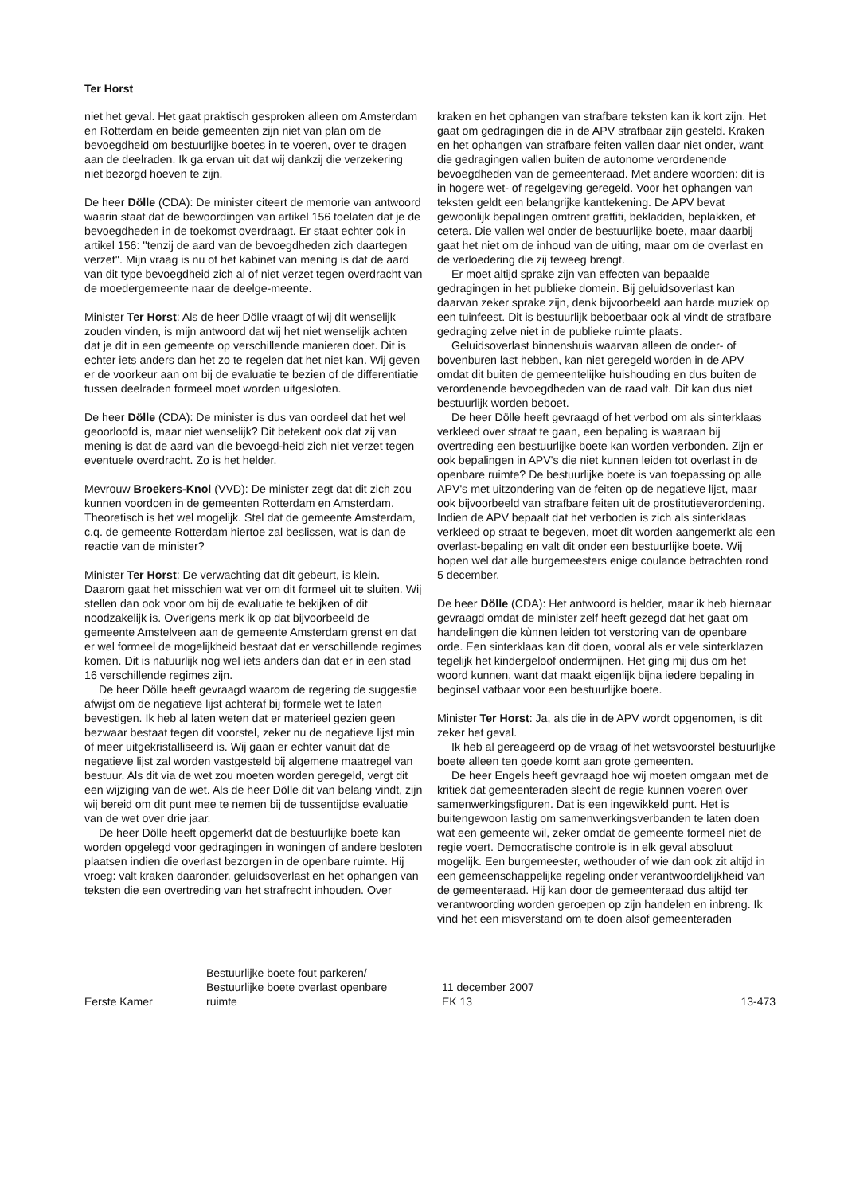Ter Horst
niet het geval. Het gaat praktisch gesproken alleen om Amsterdam en Rotterdam en beide gemeenten zijn niet van plan om de bevoegdheid om bestuurlijke boetes in te voeren, over te dragen aan de deelraden. Ik ga ervan uit dat wij dankzij die verzekering niet bezorgd hoeven te zijn.
De heer Dölle (CDA): De minister citeert de memorie van antwoord waarin staat dat de bewoordingen van artikel 156 toelaten dat je de bevoegdheden in de toekomst overdraagt. Er staat echter ook in artikel 156: ''tenzij de aard van de bevoegdheden zich daartegen verzet''. Mijn vraag is nu of het kabinet van mening is dat de aard van dit type bevoegdheid zich al of niet verzet tegen overdracht van de moedergemeente naar de deelge-meente.
Minister Ter Horst: Als de heer Dölle vraagt of wij dit wenselijk zouden vinden, is mijn antwoord dat wij het niet wenselijk achten dat je dit in een gemeente op verschillende manieren doet. Dit is echter iets anders dan het zo te regelen dat het niet kan. Wij geven er de voorkeur aan om bij de evaluatie te bezien of de differentiatie tussen deelraden formeel moet worden uitgesloten.
De heer Dölle (CDA): De minister is dus van oordeel dat het wel geoorloofd is, maar niet wenselijk? Dit betekent ook dat zij van mening is dat de aard van die bevoegd-heid zich niet verzet tegen eventuele overdracht. Zo is het helder.
Mevrouw Broekers-Knol (VVD): De minister zegt dat dit zich zou kunnen voordoen in de gemeenten Rotterdam en Amsterdam. Theoretisch is het wel mogelijk. Stel dat de gemeente Amsterdam, c.q. de gemeente Rotterdam hiertoe zal beslissen, wat is dan de reactie van de minister?
Minister Ter Horst: De verwachting dat dit gebeurt, is klein. Daarom gaat het misschien wat ver om dit formeel uit te sluiten. Wij stellen dan ook voor om bij de evaluatie te bekijken of dit noodzakelijk is. Overigens merk ik op dat bijvoorbeeld de gemeente Amstelveen aan de gemeente Amsterdam grenst en dat er wel formeel de mogelijkheid bestaat dat er verschillende regimes komen. Dit is natuurlijk nog wel iets anders dan dat er in een stad 16 verschillende regimes zijn.
De heer Dölle heeft gevraagd waarom de regering de suggestie afwijst om de negatieve lijst achteraf bij formele wet te laten bevestigen. Ik heb al laten weten dat er materieel gezien geen bezwaar bestaat tegen dit voorstel, zeker nu de negatieve lijst min of meer uitgekristalliseerd is. Wij gaan er echter vanuit dat de negatieve lijst zal worden vastgesteld bij algemene maatregel van bestuur. Als dit via de wet zou moeten worden geregeld, vergt dit een wijziging van de wet. Als de heer Dölle dit van belang vindt, zijn wij bereid om dit punt mee te nemen bij de tussentijdse evaluatie van de wet over drie jaar.
De heer Dölle heeft opgemerkt dat de bestuurlijke boete kan worden opgelegd voor gedragingen in woningen of andere besloten plaatsen indien die overlast bezorgen in de openbare ruimte. Hij vroeg: valt kraken daaronder, geluidsoverlast en het ophangen van teksten die een overtreding van het strafrecht inhouden. Over
kraken en het ophangen van strafbare teksten kan ik kort zijn. Het gaat om gedragingen die in de APV strafbaar zijn gesteld. Kraken en het ophangen van strafbare feiten vallen daar niet onder, want die gedragingen vallen buiten de autonome verordenende bevoegdheden van de gemeenteraad. Met andere woorden: dit is in hogere wet- of regelgeving geregeld. Voor het ophangen van teksten geldt een belangrijke kanttekening. De APV bevat gewoonlijk bepalingen omtrent graffiti, bekladden, beplakken, et cetera. Die vallen wel onder de bestuurlijke boete, maar daarbij gaat het niet om de inhoud van de uiting, maar om de overlast en de verloedering die zij teweeg brengt.
Er moet altijd sprake zijn van effecten van bepaalde gedragingen in het publieke domein. Bij geluidsoverlast kan daarvan zeker sprake zijn, denk bijvoorbeeld aan harde muziek op een tuinfeest. Dit is bestuurlijk beboetbaar ook al vindt de strafbare gedraging zelve niet in de publieke ruimte plaats.
Geluidsoverlast binnenshuis waarvan alleen de onder- of bovenburen last hebben, kan niet geregeld worden in de APV omdat dit buiten de gemeentelijke huishouding en dus buiten de verordenende bevoegdheden van de raad valt. Dit kan dus niet bestuurlijk worden beboet.
De heer Dölle heeft gevraagd of het verbod om als sinterklaas verkleed over straat te gaan, een bepaling is waaraan bij overtreding een bestuurlijke boete kan worden verbonden. Zijn er ook bepalingen in APV's die niet kunnen leiden tot overlast in de openbare ruimte? De bestuurlijke boete is van toepassing op alle APV's met uitzondering van de feiten op de negatieve lijst, maar ook bijvoorbeeld van strafbare feiten uit de prostitutieverordening. Indien de APV bepaalt dat het verboden is zich als sinterklaas verkleed op straat te begeven, moet dit worden aangemerkt als een overlast-bepaling en valt dit onder een bestuurlijke boete. Wij hopen wel dat alle burgemeesters enige coulance betrachten rond 5 december.
De heer Dölle (CDA): Het antwoord is helder, maar ik heb hiernaar gevraagd omdat de minister zelf heeft gezegd dat het gaat om handelingen die kùnnen leiden tot verstoring van de openbare orde. Een sinterklaas kan dit doen, vooral als er vele sinterklazen tegelijk het kindergeloof ondermijnen. Het ging mij dus om het woord kunnen, want dat maakt eigenlijk bijna iedere bepaling in beginsel vatbaar voor een bestuurlijke boete.
Minister Ter Horst: Ja, als die in de APV wordt opgenomen, is dit zeker het geval.
Ik heb al gereageerd op de vraag of het wetsvoorstel bestuurlijke boete alleen ten goede komt aan grote gemeenten.
De heer Engels heeft gevraagd hoe wij moeten omgaan met de kritiek dat gemeenteraden slecht de regie kunnen voeren over samenwerkingsfiguren. Dat is een ingewikkeld punt. Het is buitengewoon lastig om samenwerkingsverbanden te laten doen wat een gemeente wil, zeker omdat de gemeente formeel niet de regie voert. Democratische controle is in elk geval absoluut mogelijk. Een burgemeester, wethouder of wie dan ook zit altijd in een gemeenschappelijke regeling onder verantwoordelijkheid van de gemeenteraad. Hij kan door de gemeenteraad dus altijd ter verantwoording worden geroepen op zijn handelen en inbreng. Ik vind het een misverstand om te doen alsof gemeenteraden
Eerste Kamer
Bestuurlijke boete fout parkeren/
Bestuurlijke boete overlast openbare
ruimte
11 december 2007
EK 13
13-473